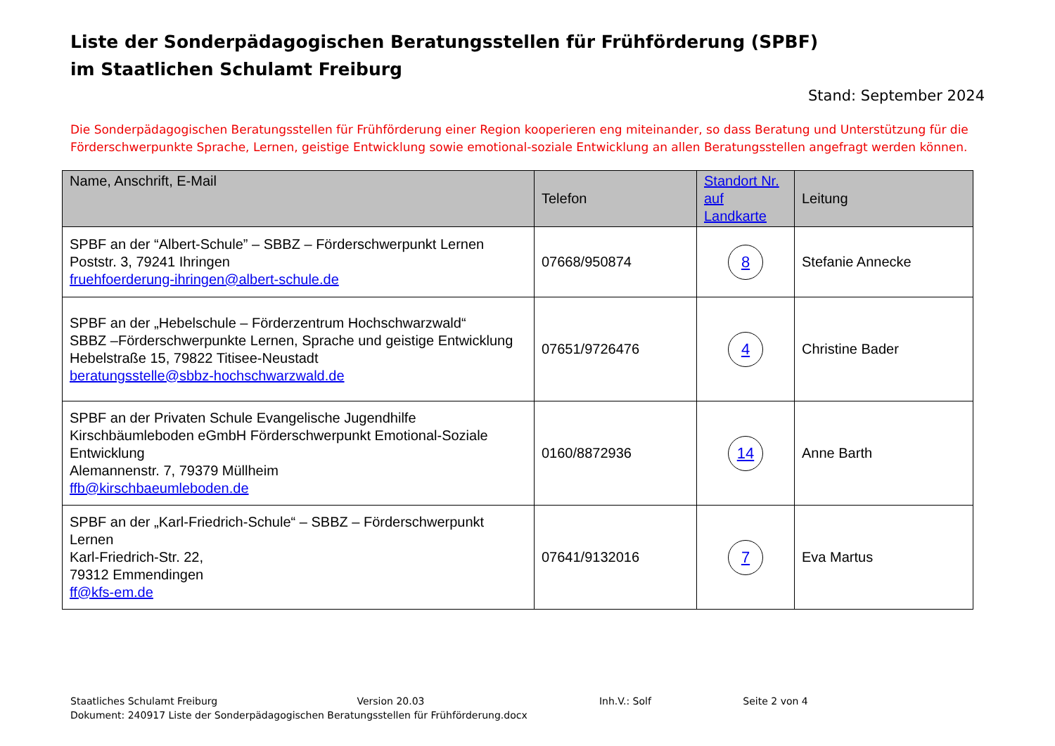Liste der Sonderpädagogischen Beratungsstellen für Frühförderung (SPBF)
im Staatlichen Schulamt Freiburg
Stand: September 2024
Die Sonderpädagogischen Beratungsstellen für Frühförderung einer Region kooperieren eng miteinander, so dass Beratung und Unterstützung für die Förderschwerpunkte Sprache, Lernen, geistige Entwicklung sowie emotional-soziale Entwicklung an allen Beratungsstellen angefragt werden können.
| Name, Anschrift, E-Mail | Telefon | Standort Nr. auf Landkarte | Leitung |
| --- | --- | --- | --- |
| SPBF an der “Albert-Schule” – SBBZ – Förderschwerpunkt Lernen Poststr. 3, 79241 Ihringen fruehfoerderung-ihringen@albert-schule.de | 07668/950874 | 8 | Stefanie Annecke |
| SPBF an der „Hebelschule – Förderzentrum Hochschwarzwald“ SBBZ –Förderschwerpunkte Lernen, Sprache und geistige Entwicklung Hebelstraße 15, 79822 Titisee-Neustadt beratungsstelle@sbbz-hochschwarzwald.de | 07651/9726476 | 4 | Christine Bader |
| SPBF an der Privaten Schule Evangelische Jugendhilfe Kirschbäumleboden eGmbH Förderschwerpunkt Emotional-Soziale Entwicklung Alemannenstr. 7, 79379 Müllheim ffb@kirschbaeumleboden.de | 0160/8872936 | 14 | Anne Barth |
| SPBF an der „Karl-Friedrich-Schule“ – SBBZ – Förderschwerpunkt Lernen Karl-Friedrich-Str. 22, 79312 Emmendingen ff@kfs-em.de | 07641/9132016 | 7 | Eva Martus |
Staatliches Schulamt Freiburg Version 20.03 Inh.V.: Solf Seite 2 von 4
Dokument: 240917 Liste der Sonderpädagogischen Beratungsstellen für Frühförderung.docx